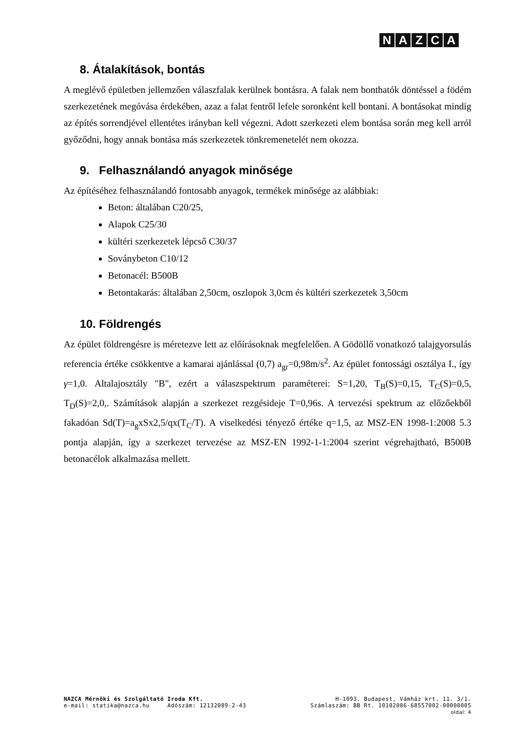NAZCA
8. Átalakítások, bontás
A meglévő épületben jellemzően válaszfalak kerülnek bontásra. A falak nem bonthatók döntéssel a födém szerkezetének megóvása érdekében, azaz a falat fentről lefele soronként kell bontani. A bontásokat mindig az építés sorrendjével ellentétes irányban kell végezni. Adott szerkezeti elem bontása során meg kell arról győződni, hogy annak bontása más szerkezetek tönkremenetelét nem okozza.
9. Felhasználandó anyagok minősége
Az építéséhez felhasználandó fontosabb anyagok, termékek minősége az alábbiak:
Beton: általában C20/25,
Alapok C25/30
kültéri szerkezetek lépcső C30/37
Soványbeton C10/12
Betonacél: B500B
Betontakarás: általában 2,50cm, oszlopok 3,0cm és kültéri szerkezetek 3,50cm
10. Földrengés
Az épület földrengésre is méretezve lett az előírásoknak megfelelően. A Gödöllő vonatkozó talajgyorsulás referencia értéke csökkentve a kamarai ajánlással (0,7) a<sub>gr</sub>=0,98m/s<sup>2</sup>. Az épület fontossági osztálya I., így γ=1,0. Altalajosztály "B", ezért a válaszspektrum paraméterei: S=1,20, T<sub>B</sub>(S)=0,15, T<sub>C</sub>(S)=0,5, T<sub>D</sub>(S)=2,0,. Számítások alapján a szerkezet rezgésideje T=0,96s. A tervezési spektrum az előzőekből fakadóan Sd(T)=a<sub>g</sub>xSx2,5/qx(T<sub>C</sub>/T). A viselkedési tényező értéke q=1,5, az MSZ-EN 1998-1:2008 5.3 pontja alapján, így a szerkezet tervezése az MSZ-EN 1992-1-1:2004 szerint végrehajtható, B500B betonacélok alkalmazása mellett.
NAZCA Mérnöki és Szolgáltató Iroda Kft. H-1093. Budapest, Vámház krt. 11. 3/1.
e-mail: statika@nazca.hu Adószám: 12132089-2-43 Számlaszám: BB Rt. 10102086-68557002-00000005
oldal: 4